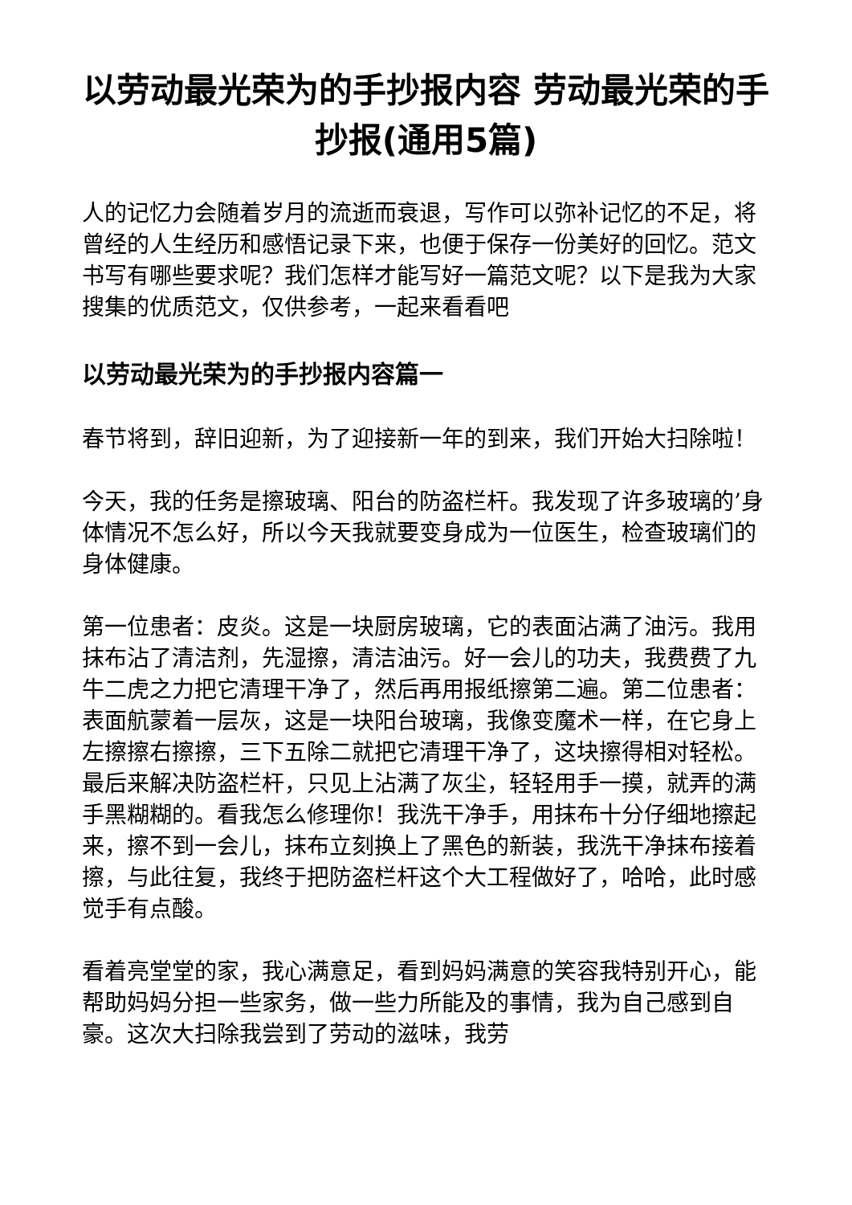以劳动最光荣为的手抄报内容 劳动最光荣的手抄报(通用5篇)
人的记忆力会随着岁月的流逝而衰退，写作可以弥补记忆的不足，将曾经的人生经历和感悟记录下来，也便于保存一份美好的回忆。范文书写有哪些要求呢？我们怎样才能写好一篇范文呢？以下是我为大家搜集的优质范文，仅供参考，一起来看看吧
以劳动最光荣为的手抄报内容篇一
春节将到，辞旧迎新，为了迎接新一年的到来，我们开始大扫除啦！
今天，我的任务是擦玻璃、阳台的防盗栏杆。我发现了许多玻璃的’身体情况不怎么好，所以今天我就要变身成为一位医生，检查玻璃们的身体健康。
第一位患者：皮炎。这是一块厨房玻璃，它的表面沾满了油污。我用抹布沾了清洁剂，先湿擦，清洁油污。好一会儿的功夫，我费费了九牛二虎之力把它清理干净了，然后再用报纸擦第二遍。第二位患者：表面航蒙着一层灰，这是一块阳台玻璃，我像变魔术一样，在它身上左擦擦右擦擦，三下五除二就把它清理干净了，这块擦得相对轻松。最后来解决防盗栏杆，只见上沾满了灰尘，轻轻用手一摸，就弄的满手黑糊糊的。看我怎么修理你！我洗干净手，用抹布十分仔细地擦起来，擦不到一会儿，抹布立刻换上了黑色的新装，我洗干净抹布接着擦，与此往复，我终于把防盗栏杆这个大工程做好了，哈哈，此时感觉手有点酸。
看着亮堂堂的家，我心满意足，看到妈妈满意的笑容我特别开心，能帮助妈妈分担一些家务，做一些力所能及的事情，我为自己感到自豪。这次大扫除我尝到了劳动的滋味，我劳